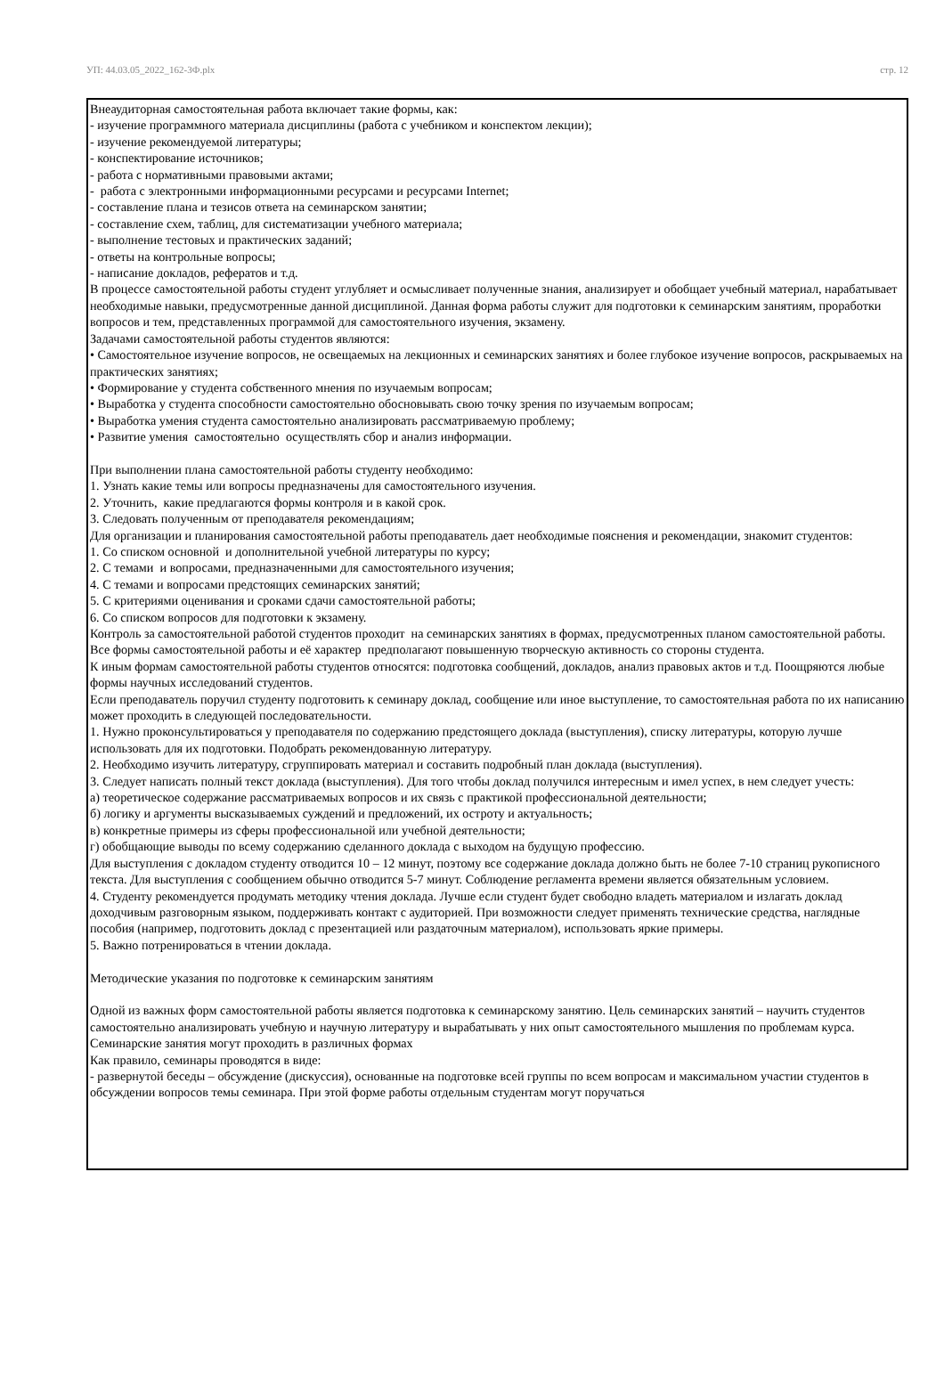УП: 44.03.05_2022_162-3Ф.plx стр. 12
Внеаудиторная самостоятельная работа включает такие формы, как:
- изучение программного материала дисциплины (работа с учебником и конспектом лекции);
- изучение рекомендуемой литературы;
- конспектирование источников;
- работа с нормативными правовыми актами;
- работа с электронными информационными ресурсами и ресурсами Internet;
- составление плана и тезисов ответа на семинарском занятии;
- составление схем, таблиц, для систематизации учебного материала;
- выполнение тестовых и практических заданий;
- ответы на контрольные вопросы;
- написание докладов, рефератов и т.д.
В процессе самостоятельной работы студент углубляет и осмысливает полученные знания, анализирует и обобщает учебный материал, нарабатывает необходимые навыки, предусмотренные данной дисциплиной. Данная форма работы служит для подготовки к семинарским занятиям, проработки вопросов и тем, представленных программой для самостоятельного изучения, экзамену.
Задачами самостоятельной работы студентов являются:
• Самостоятельное изучение вопросов, не освещаемых на лекционных и семинарских занятиях и более глубокое изучение вопросов, раскрываемых на практических занятиях;
• Формирование у студента собственного мнения по изучаемым вопросам;
• Выработка у студента способности самостоятельно обосновывать свою точку зрения по изучаемым вопросам;
• Выработка умения студента самостоятельно анализировать рассматриваемую проблему;
• Развитие умения самостоятельно осуществлять сбор и анализ информации.
При выполнении плана самостоятельной работы студенту необходимо:
1. Узнать какие темы или вопросы предназначены для самостоятельного изучения.
2. Уточнить, какие предлагаются формы контроля и в какой срок.
3. Следовать полученным от преподавателя рекомендациям;
Для организации и планирования самостоятельной работы преподаватель дает необходимые пояснения и рекомендации, знакомит студентов:
1. Со списком основной и дополнительной учебной литературы по курсу;
2. С темами и вопросами, предназначенными для самостоятельного изучения;
4. С темами и вопросами предстоящих семинарских занятий;
5. С критериями оценивания и сроками сдачи самостоятельной работы;
6. Со списком вопросов для подготовки к экзамену.
Контроль за самостоятельной работой студентов проходит на семинарских занятиях в формах, предусмотренных планом самостоятельной работы.
Все формы самостоятельной работы и её характер предполагают повышенную творческую активность со стороны студента.
К иным формам самостоятельной работы студентов относятся: подготовка сообщений, докладов, анализ правовых актов и т.д. Поощряются любые формы научных исследований студентов.
Если преподаватель поручил студенту подготовить к семинару доклад, сообщение или иное выступление, то самостоятельная работа по их написанию может проходить в следующей последовательности.
1. Нужно проконсультироваться у преподавателя по содержанию предстоящего доклада (выступления), списку литературы, которую лучше использовать для их подготовки. Подобрать рекомендованную литературу.
2. Необходимо изучить литературу, сгруппировать материал и составить подробный план доклада (выступления).
3. Следует написать полный текст доклада (выступления). Для того чтобы доклад получился интересным и имел успех, в нем следует учесть:
а) теоретическое содержание рассматриваемых вопросов и их связь с практикой профессиональной деятельности;
б) логику и аргументы высказываемых суждений и предложений, их остроту и актуальность;
в) конкретные примеры из сферы профессиональной или учебной деятельности;
г) обобщающие выводы по всему содержанию сделанного доклада с выходом на будущую профессию.
Для выступления с докладом студенту отводится 10 – 12 минут, поэтому все содержание доклада должно быть не более 7-10 страниц рукописного текста. Для выступления с сообщением обычно отводится 5-7 минут. Соблюдение регламента времени является обязательным условием.
4. Студенту рекомендуется продумать методику чтения доклада. Лучше если студент будет свободно владеть материалом и излагать доклад доходчивым разговорным языком, поддерживать контакт с аудиторией. При возможности следует применять технические средства, наглядные пособия (например, подготовить доклад с презентацией или раздаточным материалом), использовать яркие примеры.
5. Важно потренироваться в чтении доклада.
Методические указания по подготовке к семинарским занятиям
Одной из важных форм самостоятельной работы является подготовка к семинарскому занятию. Цель семинарских занятий – научить студентов самостоятельно анализировать учебную и научную литературу и вырабатывать у них опыт самостоятельного мышления по проблемам курса. Семинарские занятия могут проходить в различных формах
Как правило, семинары проводятся в виде:
- развернутой беседы – обсуждение (дискуссия), основанные на подготовке всей группы по всем вопросам и максимальном участии студентов в обсуждении вопросов темы семинара. При этой форме работы отдельным студентам могут поручаться